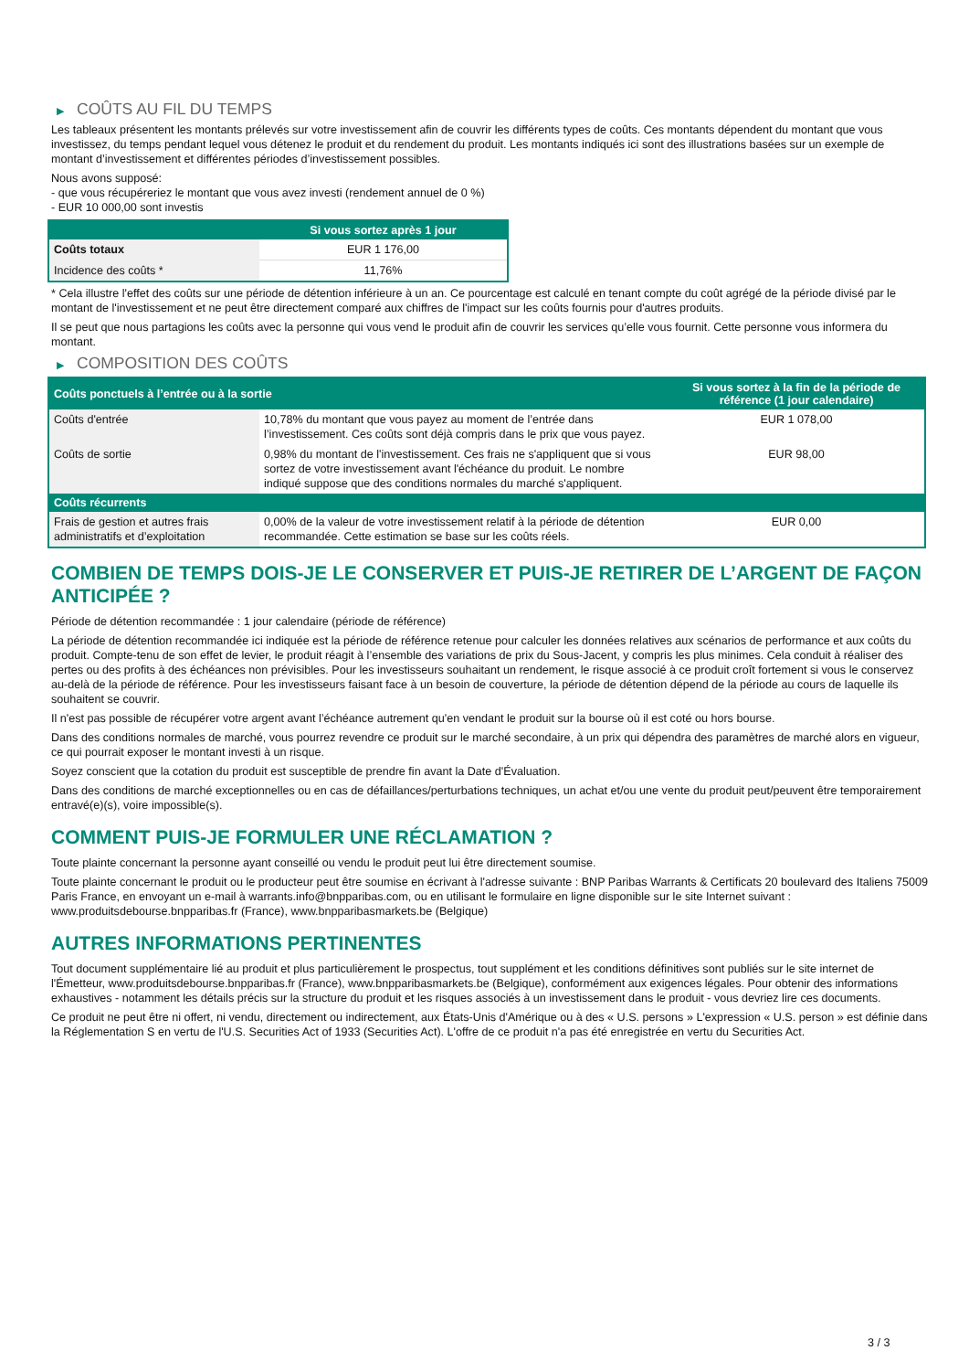▶ COÛTS AU FIL DU TEMPS
Les tableaux présentent les montants prélevés sur votre investissement afin de couvrir les différents types de coûts. Ces montants dépendent du montant que vous investissez, du temps pendant lequel vous détenez le produit et du rendement du produit. Les montants indiqués ici sont des illustrations basées sur un exemple de montant d’investissement et différentes périodes d’investissement possibles.
Nous avons supposé:
- que vous récupéreriez le montant que vous avez investi (rendement annuel de 0 %)
- EUR 10 000,00 sont investis
| | Si vous sortez après 1 jour |
| --- | --- |
| Coûts totaux | EUR 1 176,00 |
| Incidence des coûts * | 11,76% |
* Cela illustre l'effet des coûts sur une période de détention inférieure à un an. Ce pourcentage est calculé en tenant compte du coût agrégé de la période divisé par le montant de l'investissement et ne peut être directement comparé aux chiffres de l'impact sur les coûts fournis pour d'autres produits.
Il se peut que nous partagions les coûts avec la personne qui vous vend le produit afin de couvrir les services qu’elle vous fournit. Cette personne vous informera du montant.
▶ COMPOSITION DES COÛTS
| Coûts ponctuels à l’entrée ou à la sortie | | Si vous sortez à la fin de la période de référence (1 jour calendaire) |
| --- | --- | --- |
| Coûts d'entrée | 10,78% du montant que vous payez au moment de l’entrée dans l’investissement. Ces coûts sont déjà compris dans le prix que vous payez. | EUR 1 078,00 |
| Coûts de sortie | 0,98% du montant de l'investissement. Ces frais ne s'appliquent que si vous sortez de votre investissement avant l'échéance du produit. Le nombre indiqué suppose que des conditions normales du marché s'appliquent. | EUR 98,00 |
| Coûts récurrents | | |
| Frais de gestion et autres frais administratifs et d’exploitation | 0,00% de la valeur de votre investissement relatif à la période de détention recommandée. Cette estimation se base sur les coûts réels. | EUR 0,00 |
COMBIEN DE TEMPS DOIS-JE LE CONSERVER ET PUIS-JE RETIRER DE L’ARGENT DE FAÇON ANTICIPÉE ?
Période de détention recommandée : 1 jour calendaire (période de référence)
La période de détention recommandée ici indiquée est la période de référence retenue pour calculer les données relatives aux scénarios de performance et aux coûts du produit. Compte-tenu de son effet de levier, le produit réagit à l’ensemble des variations de prix du Sous-Jacent, y compris les plus minimes. Cela conduit à réaliser des pertes ou des profits à des échéances non prévisibles. Pour les investisseurs souhaitant un rendement, le risque associé à ce produit croît fortement si vous le conservez au-delà de la période de référence. Pour les investisseurs faisant face à un besoin de couverture, la période de détention dépend de la période au cours de laquelle ils souhaitent se couvrir.
Il n'est pas possible de récupérer votre argent avant l’échéance autrement qu'en vendant le produit sur la bourse où il est coté ou hors bourse.
Dans des conditions normales de marché, vous pourrez revendre ce produit sur le marché secondaire, à un prix qui dépendra des paramètres de marché alors en vigueur, ce qui pourrait exposer le montant investi à un risque.
Soyez conscient que la cotation du produit est susceptible de prendre fin avant la Date d'Évaluation.
Dans des conditions de marché exceptionnelles ou en cas de défaillances/perturbations techniques, un achat et/ou une vente du produit peut/peuvent être temporairement entravé(e)(s), voire impossible(s).
COMMENT PUIS-JE FORMULER UNE RÉCLAMATION ?
Toute plainte concernant la personne ayant conseillé ou vendu le produit peut lui être directement soumise.
Toute plainte concernant le produit ou le producteur peut être soumise en écrivant à l'adresse suivante : BNP Paribas Warrants & Certificats 20 boulevard des Italiens 75009 Paris France, en envoyant un e-mail à warrants.info@bnpparibas.com, ou en utilisant le formulaire en ligne disponible sur le site Internet suivant : www.produitsdebourse.bnpparibas.fr (France), www.bnpparibasmarkets.be (Belgique)
AUTRES INFORMATIONS PERTINENTES
Tout document supplémentaire lié au produit et plus particulièrement le prospectus, tout supplément et les conditions définitives sont publiés sur le site internet de l'Émetteur, www.produitsdebourse.bnpparibas.fr (France), www.bnpparibasmarkets.be (Belgique), conformément aux exigences légales. Pour obtenir des informations exhaustives - notamment les détails précis sur la structure du produit et les risques associés à un investissement dans le produit - vous devriez lire ces documents.
Ce produit ne peut être ni offert, ni vendu, directement ou indirectement, aux États-Unis d'Amérique ou à des « U.S. persons » L'expression « U.S. person » est définie dans la Réglementation S en vertu de l'U.S. Securities Act of 1933 (Securities Act). L'offre de ce produit n'a pas été enregistrée en vertu du Securities Act.
3 / 3